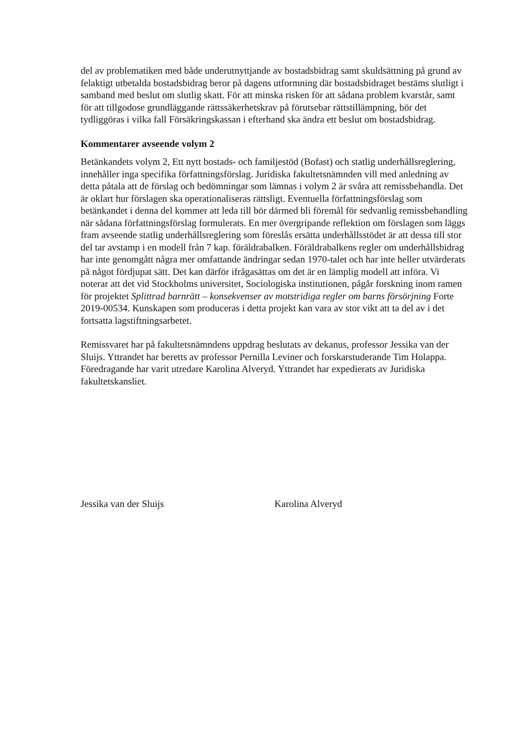del av problematiken med både underutnyttjande av bostadsbidrag samt skuldsättning på grund av felaktigt utbetalda bostadsbidrag beror på dagens utformning där bostadsbidraget bestäms slutligt i samband med beslut om slutlig skatt. För att minska risken för att sådana problem kvarstår, samt för att tillgodose grundläggande rättssäkerhetskrav på förutsebar rättstillämpning, bör det tydliggöras i vilka fall Försäkringskassan i efterhand ska ändra ett beslut om bostadsbidrag.
Kommentarer avseende volym 2
Betänkandets volym 2, Ett nytt bostads- och familjestöd (Bofast) och statlig underhållsreglering, innehåller inga specifika författningsförslag. Juridiska fakultetsnämnden vill med anledning av detta påtala att de förslag och bedömningar som lämnas i volym 2 är svåra att remissbehandla. Det är oklart hur förslagen ska operationaliseras rättsligt. Eventuella författningsförslag som betänkandet i denna del kommer att leda till bör därmed bli föremål för sedvanlig remissbehandling när sådana författningsförslag formulerats. En mer övergripande reflektion om förslagen som läggs fram avseende statlig underhållsreglering som föreslås ersätta underhållsstödet är att dessa till stor del tar avstamp i en modell från 7 kap. föräldrabalken. Föräldrabalkens regler om underhållsbidrag har inte genomgått några mer omfattande ändringar sedan 1970-talet och har inte heller utvärderats på något fördjupat sätt. Det kan därför ifrågasättas om det är en lämplig modell att införa. Vi noterar att det vid Stockholms universitet, Sociologiska institutionen, pågår forskning inom ramen för projektet Splittrad barnrätt – konsekvenser av motstridiga regler om barns försörjning Forte 2019-00534. Kunskapen som produceras i detta projekt kan vara av stor vikt att ta del av i det fortsatta lagstiftningsarbetet.
Remissvaret har på fakultetsnämndens uppdrag beslutats av dekanus, professor Jessika van der Sluijs. Yttrandet har beretts av professor Pernilla Leviner och forskarstuderande Tim Holappa. Föredragande har varit utredare Karolina Alveryd. Yttrandet har expedierats av Juridiska fakultetskansliet.
Jessika van der Sluijs Karolina Alveryd